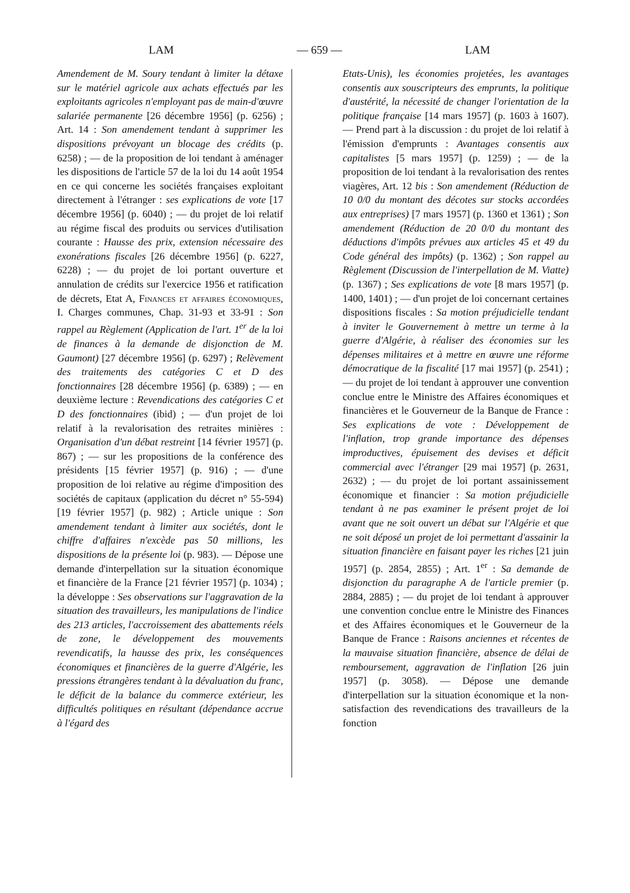LAM — 659 — LAM
Amendement de M. Soury tendant à limiter la détaxe sur le matériel agricole aux achats effectués par les exploitants agricoles n'employant pas de main-d'œuvre salariée permanente [26 décembre 1956] (p. 6256) ; Art. 14 : Son amendement tendant à supprimer les dispositions prévoyant un blocage des crédits (p. 6258) ; — de la proposition de loi tendant à aménager les dispositions de l'article 57 de la loi du 14 août 1954 en ce qui concerne les sociétés françaises exploitant directement à l'étranger : ses explications de vote [17 décembre 1956] (p. 6040) ; — du projet de loi relatif au régime fiscal des produits ou services d'utilisation courante : Hausse des prix, extension nécessaire des exonérations fiscales [26 décembre 1956] (p. 6227, 6228) ; — du projet de loi portant ouverture et annulation de crédits sur l'exercice 1956 et ratification de décrets, Etat A, Finances et affaires économiques, I. Charges communes, Chap. 31-93 et 33-91 : Son rappel au Règlement (Application de l'art. 1<sup>er</sup> de la loi de finances à la demande de disjonction de M. Gaumont) [27 décembre 1956] (p. 6297) ; Relèvement des traitements des catégories C et D des fonctionnaires [28 décembre 1956] (p. 6389) ; — en deuxième lecture : Revendications des catégories C et D des fonctionnaires (ibid) ; — d'un projet de loi relatif à la revalorisation des retraites minières : Organisation d'un débat restreint [14 février 1957] (p. 867) ; — sur les propositions de la conférence des présidents [15 février 1957] (p. 916) ; — d'une proposition de loi relative au régime d'imposition des sociétés de capitaux (application du décret n° 55-594) [19 février 1957] (p. 982) ; Article unique : Son amendement tendant à limiter aux sociétés, dont le chiffre d'affaires n'excède pas 50 millions, les dispositions de la présente loi (p. 983). — Dépose une demande d'interpellation sur la situation économique et financière de la France [21 février 1957] (p. 1034) ; la développe : Ses observations sur l'aggravation de la situation des travailleurs, les manipulations de l'indice des 213 articles, l'accroissement des abattements réels de zone, le développement des mouvements revendicatifs, la hausse des prix, les conséquences économiques et financières de la guerre d'Algérie, les pressions étrangères tendant à la dévaluation du franc, le déficit de la balance du commerce extérieur, les difficultés politiques en résultant (dépendance accrue à l'égard des
Etats-Unis), les économies projetées, les avantages consentis aux souscripteurs des emprunts, la politique d'austérité, la nécessité de changer l'orientation de la politique française [14 mars 1957] (p. 1603 à 1607). — Prend part à la discussion : du projet de loi relatif à l'émission d'emprunts : Avantages consentis aux capitalistes [5 mars 1957] (p. 1259) ; — de la proposition de loi tendant à la revalorisation des rentes viagères, Art. 12 bis : Son amendement (Réduction de 10 0/0 du montant des décotes sur stocks accordées aux entreprises) [7 mars 1957] (p. 1360 et 1361) ; Son amendement (Réduction de 20 0/0 du montant des déductions d'impôts prévues aux articles 45 et 49 du Code général des impôts) (p. 1362) ; Son rappel au Règlement (Discussion de l'interpellation de M. Viatte) (p. 1367) ; Ses explications de vote [8 mars 1957] (p. 1400, 1401) ; — d'un projet de loi concernant certaines dispositions fiscales : Sa motion préjudicielle tendant à inviter le Gouvernement à mettre un terme à la guerre d'Algérie, à réaliser des économies sur les dépenses militaires et à mettre en œuvre une réforme démocratique de la fiscalité [17 mai 1957] (p. 2541) ; — du projet de loi tendant à approuver une convention conclue entre le Ministre des Affaires économiques et financières et le Gouverneur de la Banque de France : Ses explications de vote : Développement de l'inflation, trop grande importance des dépenses improductives, épuisement des devises et déficit commercial avec l'étranger [29 mai 1957] (p. 2631, 2632) ; — du projet de loi portant assainissement économique et financier : Sa motion préjudicielle tendant à ne pas examiner le présent projet de loi avant que ne soit ouvert un débat sur l'Algérie et que ne soit déposé un projet de loi permettant d'assainir la situation financière en faisant payer les riches [21 juin 1957] (p. 2854, 2855) ; Art. 1<sup>er</sup> : Sa demande de disjonction du paragraphe A de l'article premier (p. 2884, 2885) ; — du projet de loi tendant à approuver une convention conclue entre le Ministre des Finances et des Affaires économiques et le Gouverneur de la Banque de France : Raisons anciennes et récentes de la mauvaise situation financière, absence de délai de remboursement, aggravation de l'inflation [26 juin 1957] (p. 3058). — Dépose une demande d'interpellation sur la situation économique et la non-satisfaction des revendications des travailleurs de la fonction